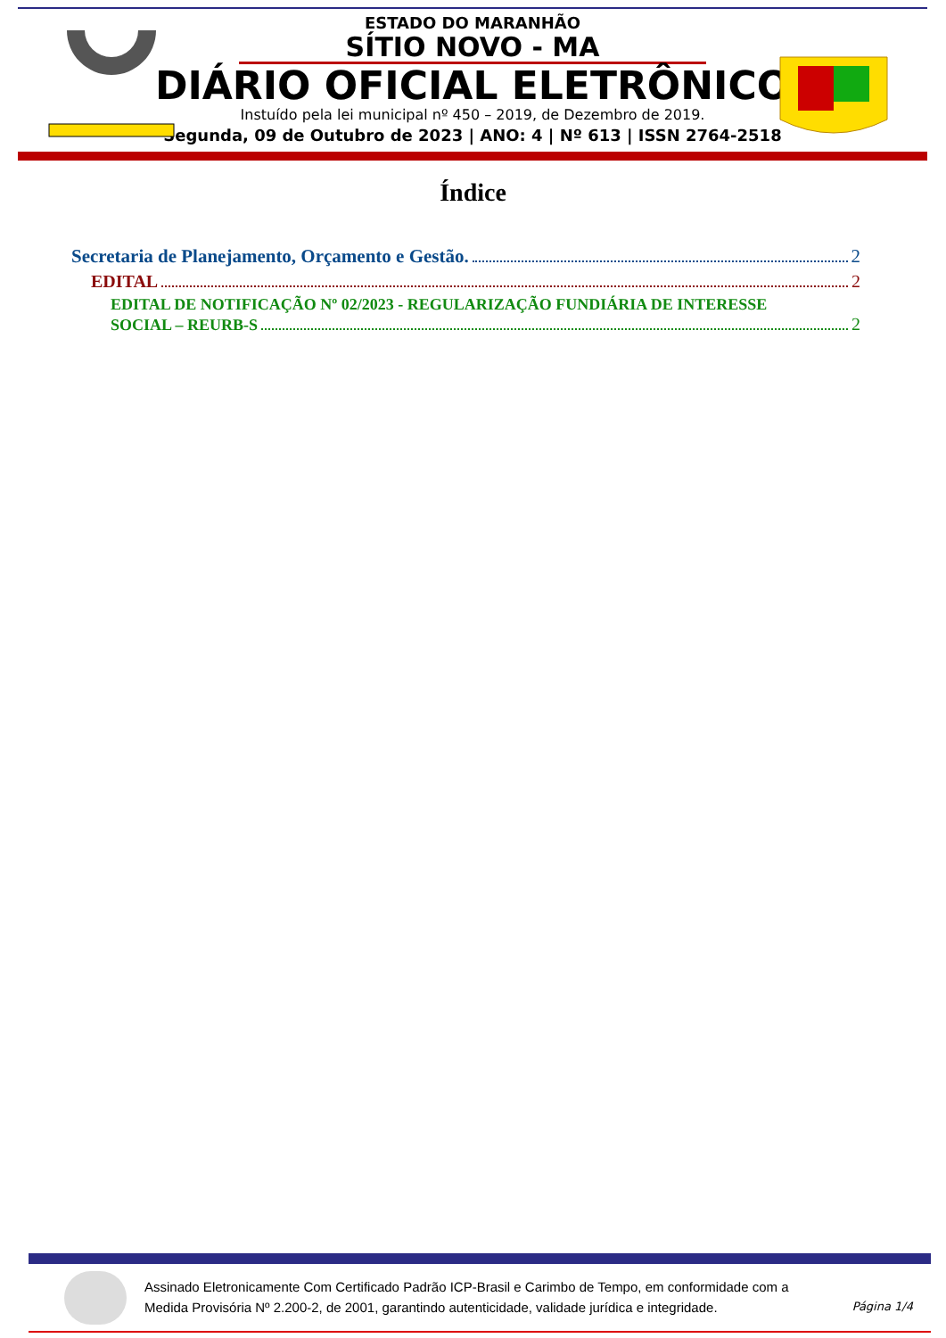ESTADO DO MARANHÃO
SÍTIO NOVO - MA
DIÁRIO OFICIAL ELETRÔNICO
Instuído pela lei municipal nº 450 – 2019, de Dezembro de 2019.
Segunda, 09 de Outubro de 2023 | ANO: 4 | Nº 613 | ISSN 2764-2518
Índice
Secretaria de Planejamento, Orçamento e Gestão. 2
EDITAL 2
EDITAL DE NOTIFICAÇÃO Nº 02/2023 - REGULARIZAÇÃO FUNDIÁRIA DE INTERESSE
SOCIAL – REURB-S 2
Assinado Eletronicamente Com Certificado Padrão ICP-Brasil e Carimbo de Tempo, em conformidade com a
Medida Provisória Nº 2.200-2, de 2001, garantindo autenticidade, validade jurídica e integridade.
Página 1/4